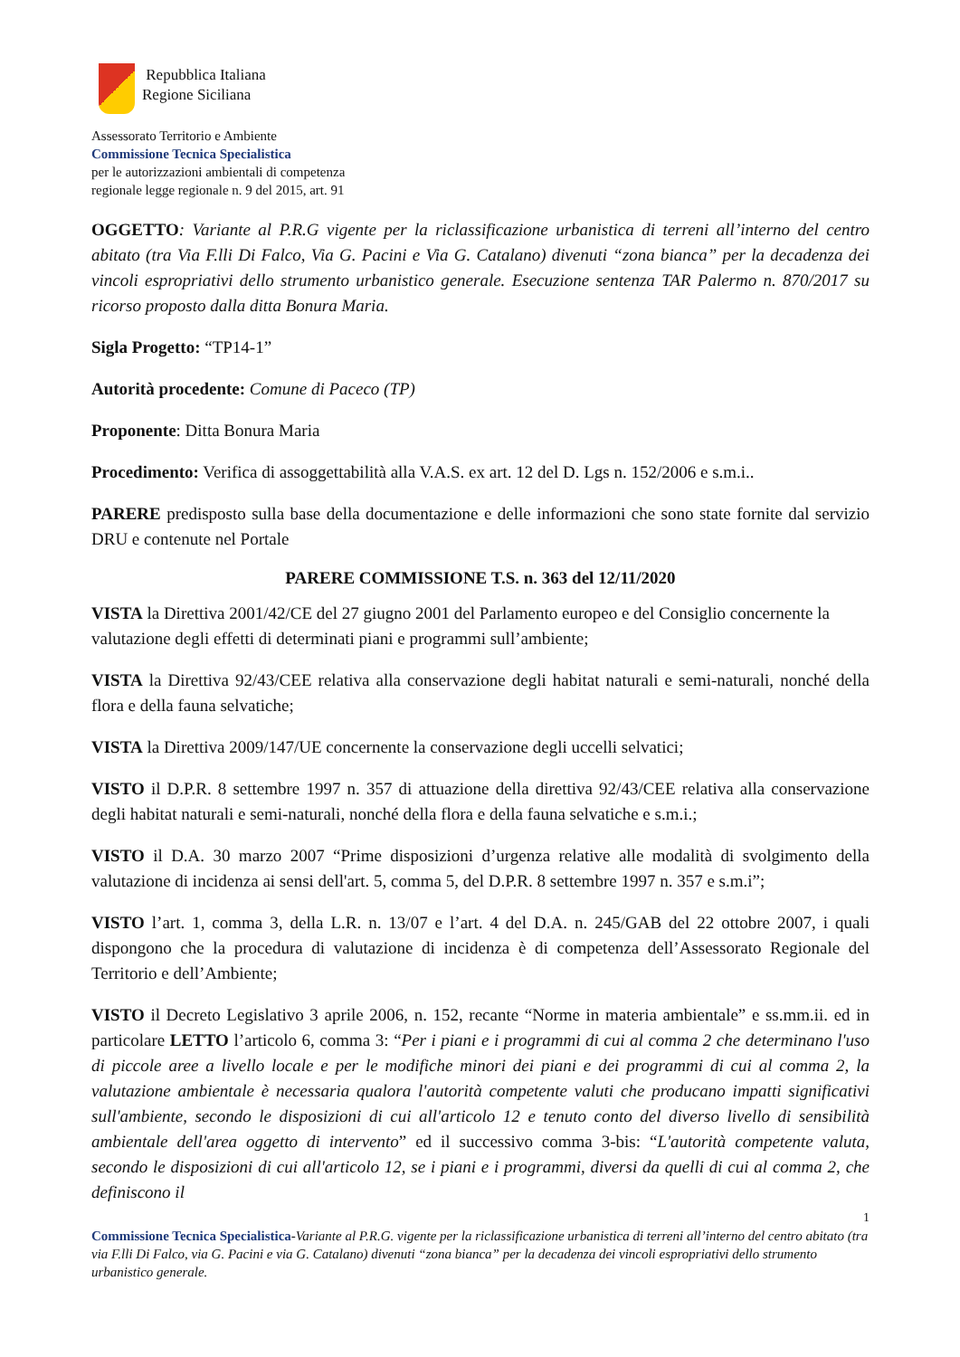Repubblica Italiana
Regione Siciliana
Assessorato Territorio e Ambiente
Commissione Tecnica Specialistica
per le autorizzazioni ambientali di competenza
regionale legge regionale n. 9 del 2015, art. 91
OGGETTO: Variante al P.R.G vigente per la riclassificazione urbanistica di terreni all’interno del centro abitato (tra Via F.lli Di Falco, Via G. Pacini e Via G. Catalano) divenuti “zona bianca” per la decadenza dei vincoli espropriativi dello strumento urbanistico generale. Esecuzione sentenza TAR Palermo n. 870/2017 su ricorso proposto dalla ditta Bonura Maria.
Sigla Progetto: “TP14-1”
Autorità procedente: Comune di Paceco (TP)
Proponente: Ditta Bonura Maria
Procedimento: Verifica di assoggettabilità alla V.A.S. ex art. 12 del D. Lgs n. 152/2006 e s.m.i..
PARERE predisposto sulla base della documentazione e delle informazioni che sono state fornite dal servizio DRU e contenute nel Portale
PARERE COMMISSIONE T.S. n. 363 del 12/11/2020
VISTA la Direttiva 2001/42/CE del 27 giugno 2001 del Parlamento europeo e del Consiglio concernente la valutazione degli effetti di determinati piani e programmi sull’ambiente;
VISTA la Direttiva 92/43/CEE relativa alla conservazione degli habitat naturali e semi-naturali, nonché della flora e della fauna selvatiche;
VISTA la Direttiva 2009/147/UE concernente la conservazione degli uccelli selvatici;
VISTO il D.P.R. 8 settembre 1997 n. 357 di attuazione della direttiva 92/43/CEE relativa alla conservazione degli habitat naturali e semi-naturali, nonché della flora e della fauna selvatiche e s.m.i.;
VISTO il D.A. 30 marzo 2007 “Prime disposizioni d’urgenza relative alle modalità di svolgimento della valutazione di incidenza ai sensi dell'art. 5, comma 5, del D.P.R. 8 settembre 1997 n. 357 e s.m.i”;
VISTO l’art. 1, comma 3, della L.R. n. 13/07 e l’art. 4 del D.A. n. 245/GAB del 22 ottobre 2007, i quali dispongono che la procedura di valutazione di incidenza è di competenza dell’Assessorato Regionale del Territorio e dell’Ambiente;
VISTO il Decreto Legislativo 3 aprile 2006, n. 152, recante “Norme in materia ambientale” e ss.mm.ii. ed in particolare LETTO l’articolo 6, comma 3: “Per i piani e i programmi di cui al comma 2 che determinano l'uso di piccole aree a livello locale e per le modifiche minori dei piani e dei programmi di cui al comma 2, la valutazione ambientale è necessaria qualora l'autorità competente valuti che producano impatti significativi sull'ambiente, secondo le disposizioni di cui all'articolo 12 e tenuto conto del diverso livello di sensibilità ambientale dell'area oggetto di intervento” ed il successivo comma 3-bis: “L'autorità competente valuta, secondo le disposizioni di cui all'articolo 12, se i piani e i programmi, diversi da quelli di cui al comma 2, che definiscono il
1
Commissione Tecnica Specialistica-Variante al P.R.G. vigente per la riclassificazione urbanistica di terreni all’interno del centro abitato (tra via F.lli Di Falco, via G. Pacini e via G. Catalano) divenuti “zona bianca” per la decadenza dei vincoli espropriativi dello strumento urbanistico generale.